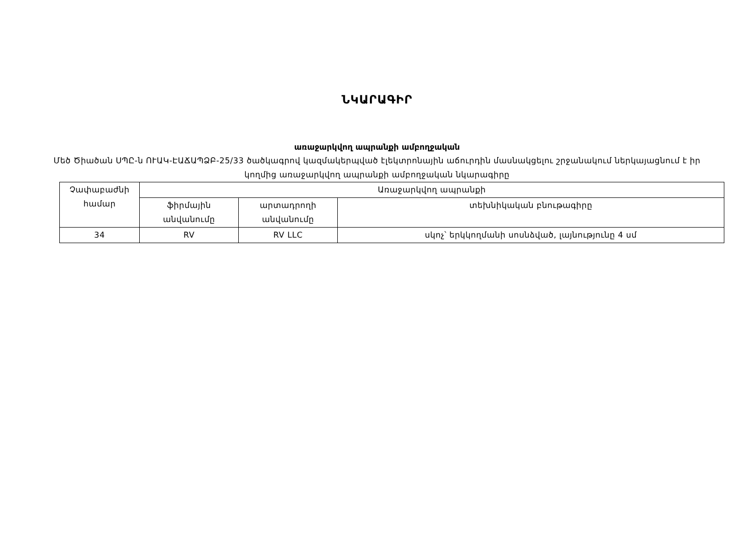ՆԿԱՐԱԳԻՐ
առաջարկվող ապրանքի ամբողջական
Մեծ Ծիածան ՍՊԸ-ն ՈՒԱԿ-ԷԱՃԱՊՁԲ-25/33 ծածկագրով կազմակերպված էլեկտրոնային աճուրդին մասնակցելու շրջանակում ներկայացնում է իր կողմից առաջարկվող ապրանքի ամբողջական նկարագիրը
| Չափաբաժնի համար | Առաջարկվող ապրանքի | | |
| | ֆիրմային անվանումը | արտադրողի անվանումը | տեխնիկական բնութագիրը |
| 34 | RV | RV LLC | սկոչ՝ երկկողմանի սոսնձված, լայնությունը 4 սմ |